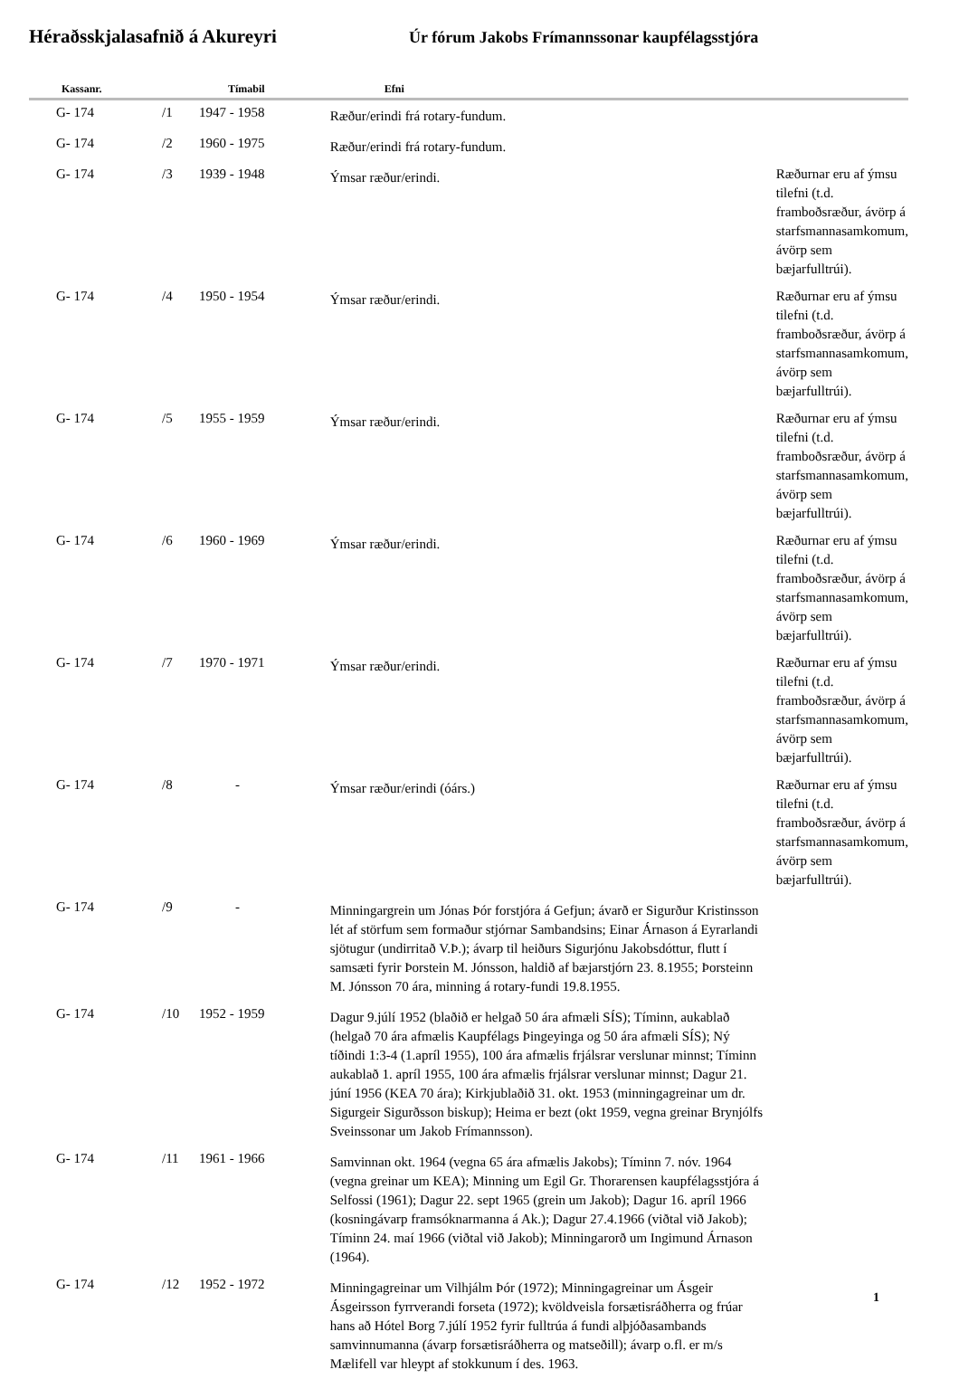Héraðsskjalasafnið á Akureyri
Úr fórum Jakobs Frímannssonar kaupfélagsstjóra
| Kassanr. | | Tímabil | Efni | |
| --- | --- | --- | --- | --- |
| G- 174 | /1 | 1947 - 1958 | Ræður/erindi frá rotary-fundum. | |
| G- 174 | /2 | 1960 - 1975 | Ræður/erindi frá rotary-fundum. | |
| G- 174 | /3 | 1939 - 1948 | Ýmsar ræður/erindi. | Ræðurnar eru af ýmsu tilefni (t.d. framboðsræður, ávörp á starfsmannasamkomum, ávörp sem bæjarfulltrúi). |
| G- 174 | /4 | 1950 - 1954 | Ýmsar ræður/erindi. | Ræðurnar eru af ýmsu tilefni (t.d. framboðsræður, ávörp á starfsmannasamkomum, ávörp sem bæjarfulltrúi). |
| G- 174 | /5 | 1955 - 1959 | Ýmsar ræður/erindi. | Ræðurnar eru af ýmsu tilefni (t.d. framboðsræður, ávörp á starfsmannasamkomum, ávörp sem bæjarfulltrúi). |
| G- 174 | /6 | 1960 - 1969 | Ýmsar ræður/erindi. | Ræðurnar eru af ýmsu tilefni (t.d. framboðsræður, ávörp á starfsmannasamkomum, ávörp sem bæjarfulltrúi). |
| G- 174 | /7 | 1970 - 1971 | Ýmsar ræður/erindi. | Ræðurnar eru af ýmsu tilefni (t.d. framboðsræður, ávörp á starfsmannasamkomum, ávörp sem bæjarfulltrúi). |
| G- 174 | /8 | - | Ýmsar ræður/erindi (óárs.) | Ræðurnar eru af ýmsu tilefni (t.d. framboðsræður, ávörp á starfsmannasamkomum, ávörp sem bæjarfulltrúi). |
| G- 174 | /9 | - | Minningargrein um Jónas Þór forstjóra á Gefjun; ávarð er Sigurður Kristinsson lét af störfum sem formaður stjórnar Sambandsins; Einar Árnason á Eyrarlandi sjötugur (undirritað V.Þ.); ávarp til heiðurs Sigurjónu Jakobsdóttur, flutt í samsæti fyrir Þorstein M. Jónsson, haldið af bæjarstjórn 23. 8.1955; Þorsteinn M. Jónsson 70 ára, minning á rotary-fundi 19.8.1955. | |
| G- 174 | /10 | 1952 - 1959 | Dagur 9.júlí 1952 (blaðið er helgað 50 ára afmæli SÍS); Tíminn, aukablað (helgað 70 ára afmælis Kaupfélags Þingeyinga og 50 ára afmæli SÍS); Ný tíðindi 1:3-4 (1.apríl 1955), 100 ára afmælis frjálsrar verslunar minnst; Tíminn aukablað 1. apríl 1955, 100 ára afmælis frjálsrar verslunar minnst; Dagur 21. júní 1956 (KEA 70 ára); Kirkjublaðið 31. okt. 1953 (minningagreinar um dr. Sigurgeir Sigurðsson biskup); Heima er bezt (okt 1959, vegna greinar Brynjólfs Sveinssonar um Jakob Frímannsson). | |
| G- 174 | /11 | 1961 - 1966 | Samvinnan okt. 1964 (vegna 65 ára afmælis Jakobs); Tíminn 7. nóv. 1964 (vegna greinar um KEA); Minning um Egil Gr. Thorarensen kaupfélagsstjóra á Selfossi (1961); Dagur 22. sept 1965 (grein um Jakob); Dagur 16. apríl 1966 (kosningávarp framsóknarmanna á Ak.); Dagur 27.4.1966 (viðtal við Jakob); Tíminn 24. maí 1966 (viðtal við Jakob); Minningarorð um Ingimund Árnason (1964). | |
| G- 174 | /12 | 1952 - 1972 | Minningagreinar um Vilhjálm Þór (1972); Minningagreinar um Ásgeir Ásgeirsson fyrrverandi forseta (1972); kvöldveisla forsætisráðherra og frúar hans að Hótel Borg 7.júlí 1952 fyrir fulltrúa á fundi alþjóðasambands samvinnumanna (ávarp forsætisráðherra og matseðill); ávarp o.fl. er m/s Mælifell var hleypt af stokkunum í des. 1963. | |
1